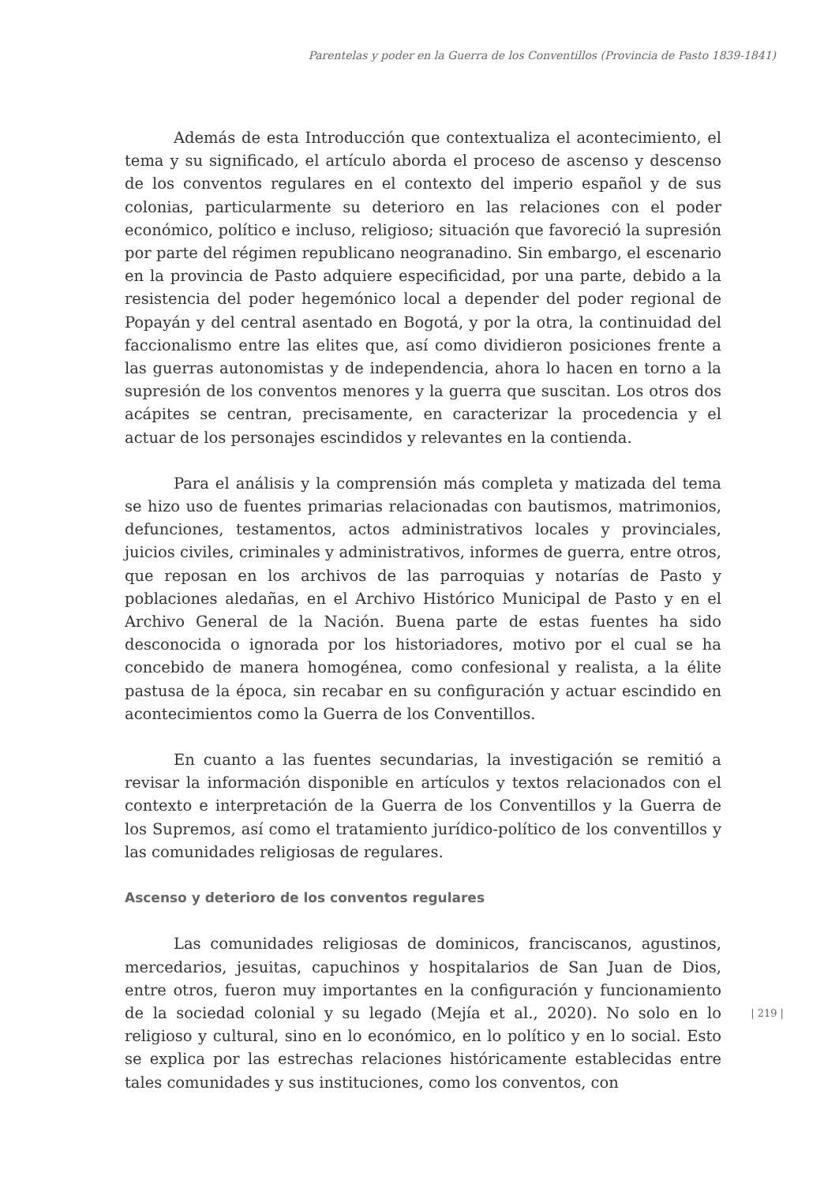Parentelas y poder en la Guerra de los Conventillos (Provincia de Pasto 1839-1841)
Además de esta Introducción que contextualiza el acontecimiento, el tema y su significado, el artículo aborda el proceso de ascenso y descenso de los conventos regulares en el contexto del imperio español y de sus colonias, particularmente su deterioro en las relaciones con el poder económico, político e incluso, religioso; situación que favoreció la supresión por parte del régimen republicano neogranadino. Sin embargo, el escenario en la provincia de Pasto adquiere especificidad, por una parte, debido a la resistencia del poder hegemónico local a depender del poder regional de Popayán y del central asentado en Bogotá, y por la otra, la continuidad del faccionalismo entre las elites que, así como dividieron posiciones frente a las guerras autonomistas y de independencia, ahora lo hacen en torno a la supresión de los conventos menores y la guerra que suscitan. Los otros dos acápites se centran, precisamente, en caracterizar la procedencia y el actuar de los personajes escindidos y relevantes en la contienda.
Para el análisis y la comprensión más completa y matizada del tema se hizo uso de fuentes primarias relacionadas con bautismos, matrimonios, defunciones, testamentos, actos administrativos locales y provinciales, juicios civiles, criminales y administrativos, informes de guerra, entre otros, que reposan en los archivos de las parroquias y notarías de Pasto y poblaciones aledañas, en el Archivo Histórico Municipal de Pasto y en el Archivo General de la Nación. Buena parte de estas fuentes ha sido desconocida o ignorada por los historiadores, motivo por el cual se ha concebido de manera homogénea, como confesional y realista, a la élite pastusa de la época, sin recabar en su configuración y actuar escindido en acontecimientos como la Guerra de los Conventillos.
En cuanto a las fuentes secundarias, la investigación se remitió a revisar la información disponible en artículos y textos relacionados con el contexto e interpretación de la Guerra de los Conventillos y la Guerra de los Supremos, así como el tratamiento jurídico-político de los conventillos y las comunidades religiosas de regulares.
Ascenso y deterioro de los conventos regulares
Las comunidades religiosas de dominicos, franciscanos, agustinos, mercedarios, jesuitas, capuchinos y hospitalarios de San Juan de Dios, entre otros, fueron muy importantes en la configuración y funcionamiento de la sociedad colonial y su legado (Mejía et al., 2020). No solo en lo religioso y cultural, sino en lo económico, en lo político y en lo social. Esto se explica por las estrechas relaciones históricamente establecidas entre tales comunidades y sus instituciones, como los conventos, con
| 219 |